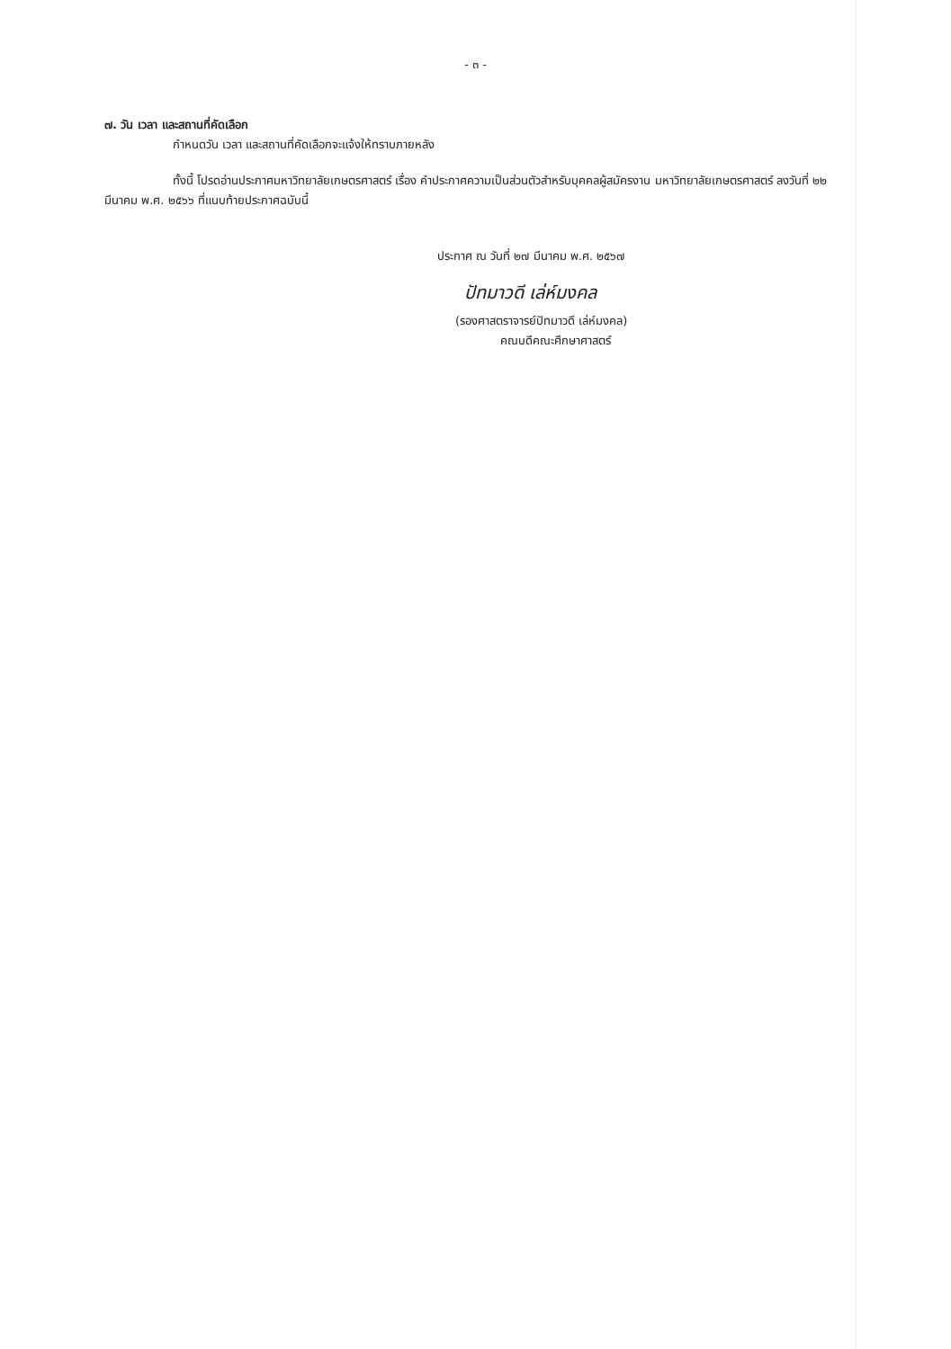- ๓ -
๗. วัน เวลา และสถานที่คัดเลือก
กำหนดวัน เวลา และสถานที่คัดเลือกจะแจ้งให้ทราบภายหลัง
ทั้งนี้ โปรดอ่านประกาศมหาวิทยาลัยเกษตรศาสตร์ เรื่อง คำประกาศความเป็นส่วนตัวสำหรับบุคคลผู้สมัครงาน มหาวิทยาลัยเกษตรศาสตร์ ลงวันที่ ๒๒ มีนาคม พ.ศ. ๒๕๖๖ ที่แนบท้ายประกาศฉบับนี้
ประกาศ ณ วันที่ ๒๗ มีนาคม พ.ศ. ๒๕๖๗
ปัทมาวดี เล่ห์มงคล
(รองศาสตราจารย์ปัทมาวดี เล่ห์มงคล)
คณบดีคณะศึกษาศาสตร์